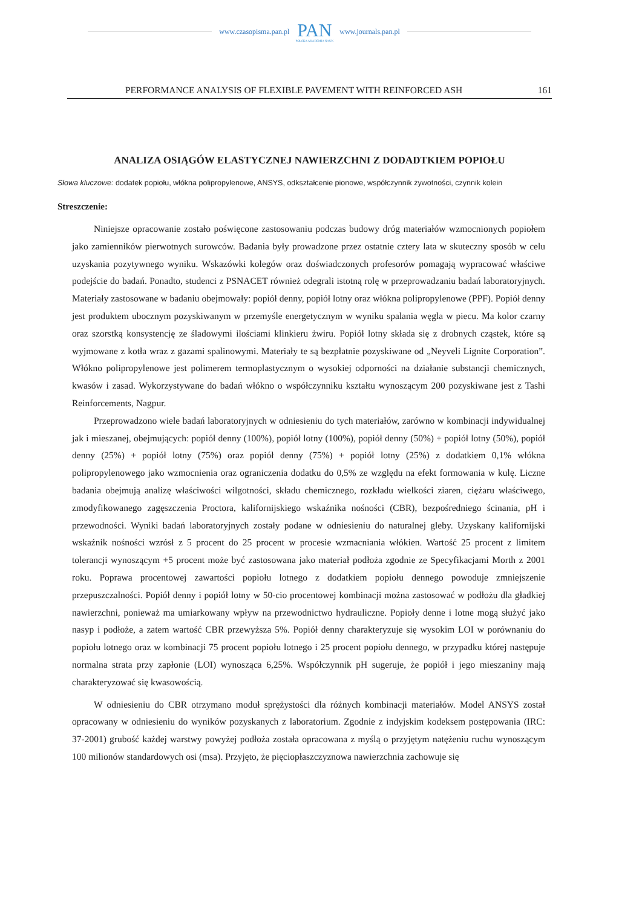www.czasopisma.pan.pl PAN
POLSKA AKADEMIA NAUK www.journals.pan.pl
PERFORMANCE ANALYSIS OF FLEXIBLE PAVEMENT WITH REINFORCED ASH 161
ANALIZA OSIĄGÓW ELASTYCZNEJ NAWIERZCHNI Z DODADTKIEM POPIOŁU
Słowa kluczowe: dodatek popiołu, włókna polipropylenowe, ANSYS, odkształcenie pionowe, współczynnik żywotności, czynnik kolein
Streszczenie:
Niniejsze opracowanie zostało poświęcone zastosowaniu podczas budowy dróg materiałów wzmocnionych popiołem jako zamienników pierwotnych surowców. Badania były prowadzone przez ostatnie cztery lata w skuteczny sposób w celu uzyskania pozytywnego wyniku. Wskazówki kolegów oraz doświadczonych profesorów pomagają wypracować właściwe podejście do badań. Ponadto, studenci z PSNACET również odegrali istotną rolę w przeprowadzaniu badań laboratoryjnych. Materiały zastosowane w badaniu obejmowały: popiół denny, popiół lotny oraz włókna polipropylenowe (PPF). Popiół denny jest produktem ubocznym pozyskiwanym w przemyśle energetycznym w wyniku spalania węgla w piecu. Ma kolor czarny oraz szorstką konsystencję ze śladowymi ilościami klinkieru żwiru. Popiół lotny składa się z drobnych cząstek, które są wyjmowane z kotła wraz z gazami spalinowymi. Materiały te są bezpłatnie pozyskiwane od „Neyveli Lignite Corporation”. Włókno polipropylenowe jest polimerem termoplastycznym o wysokiej odporności na działanie substancji chemicznych, kwasów i zasad. Wykorzystywane do badań włókno o współczynniku kształtu wynoszącym 200 pozyskiwane jest z Tashi Reinforcements, Nagpur.
Przeprowadzono wiele badań laboratoryjnych w odniesieniu do tych materiałów, zarówno w kombinacji indywidualnej jak i mieszanej, obejmujących: popiół denny (100%), popiół lotny (100%), popiół denny (50%) + popiół lotny (50%), popiół denny (25%) + popiół lotny (75%) oraz popiół denny (75%) + popiół lotny (25%) z dodatkiem 0,1% włókna polipropylenowego jako wzmocnienia oraz ograniczenia dodatku do 0,5% ze względu na efekt formowania w kulę. Liczne badania obejmują analizę właściwości wilgotności, składu chemicznego, rozkładu wielkości ziaren, ciężaru właściwego, zmodyfikowanego zagęszczenia Proctora, kalifornijskiego wskaźnika nośności (CBR), bezpośredniego ścinania, pH i przewodności. Wyniki badań laboratoryjnych zostały podane w odniesieniu do naturalnej gleby. Uzyskany kalifornijski wskaźnik nośności wzrósł z 5 procent do 25 procent w procesie wzmacniania włókien. Wartość 25 procent z limitem tolerancji wynoszącym +5 procent może być zastosowana jako materiał podłoża zgodnie ze Specyfikacjami Morth z 2001 roku. Poprawa procentowej zawartości popiołu lotnego z dodatkiem popiołu dennego powoduje zmniejszenie przepuszczalności. Popiół denny i popiół lotny w 50-cio procentowej kombinacji można zastosować w podłożu dla gładkiej nawierzchni, ponieważ ma umiarkowany wpływ na przewodnictwo hydrauliczne. Popioły denne i lotne mogą służyć jako nasyp i podłoże, a zatem wartość CBR przewyższa 5%. Popiół denny charakteryzuje się wysokim LOI w porównaniu do popiołu lotnego oraz w kombinacji 75 procent popiołu lotnego i 25 procent popiołu dennego, w przypadku której następuje normalna strata przy zapłonie (LOI) wynosząca 6,25%. Współczynnik pH sugeruje, że popiół i jego mieszaniny mają charakteryzować się kwasowością.
W odniesieniu do CBR otrzymano moduł sprężystości dla różnych kombinacji materiałów. Model ANSYS został opracowany w odniesieniu do wyników pozyskanych z laboratorium. Zgodnie z indyjskim kodeksem postępowania (IRC: 37-2001) grubość każdej warstwy powyżej podłoża została opracowana z myślą o przyjętym natężeniu ruchu wynoszącym 100 milionów standardowych osi (msa). Przyjęto, że pięciopłaszczyznowa nawierzchnia zachowuje się